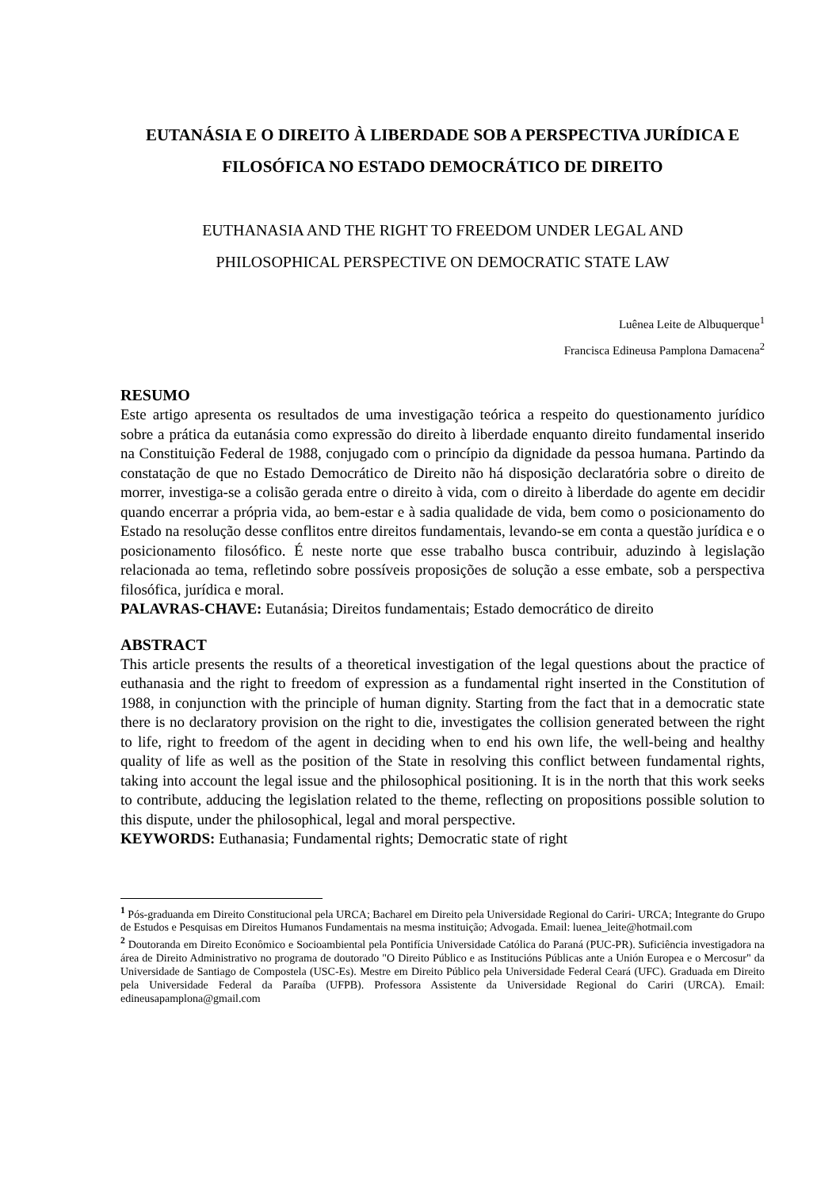EUTANÁSIA E O DIREITO À LIBERDADE SOB A PERSPECTIVA JURÍDICA E FILOSÓFICA NO ESTADO DEMOCRÁTICO DE DIREITO
EUTHANASIA AND THE RIGHT TO FREEDOM UNDER LEGAL AND
PHILOSOPHICAL PERSPECTIVE ON DEMOCRATIC STATE LAW
Luênea Leite de Albuquerque<sup>1</sup>
Francisca Edineusa Pamplona Damacena<sup>2</sup>
RESUMO
Este artigo apresenta os resultados de uma investigação teórica a respeito do questionamento jurídico sobre a prática da eutanásia como expressão do direito à liberdade enquanto direito fundamental inserido na Constituição Federal de 1988, conjugado com o princípio da dignidade da pessoa humana. Partindo da constatação de que no Estado Democrático de Direito não há disposição declaratória sobre o direito de morrer, investiga-se a colisão gerada entre o direito à vida, com o direito à liberdade do agente em decidir quando encerrar a própria vida, ao bem-estar e à sadia qualidade de vida, bem como o posicionamento do Estado na resolução desse conflitos entre direitos fundamentais, levando-se em conta a questão jurídica e o posicionamento filosófico. É neste norte que esse trabalho busca contribuir, aduzindo à legislação relacionada ao tema, refletindo sobre possíveis proposições de solução a esse embate, sob a perspectiva filosófica, jurídica e moral.
PALAVRAS-CHAVE: Eutanásia; Direitos fundamentais; Estado democrático de direito
ABSTRACT
This article presents the results of a theoretical investigation of the legal questions about the practice of euthanasia and the right to freedom of expression as a fundamental right inserted in the Constitution of 1988, in conjunction with the principle of human dignity. Starting from the fact that in a democratic state there is no declaratory provision on the right to die, investigates the collision generated between the right to life, right to freedom of the agent in deciding when to end his own life, the well-being and healthy quality of life as well as the position of the State in resolving this conflict between fundamental rights, taking into account the legal issue and the philosophical positioning. It is in the north that this work seeks to contribute, adducing the legislation related to the theme, reflecting on propositions possible solution to this dispute, under the philosophical, legal and moral perspective.
KEYWORDS: Euthanasia; Fundamental rights; Democratic state of right
<sup>1</sup> Pós-graduanda em Direito Constitucional pela URCA; Bacharel em Direito pela Universidade Regional do Cariri- URCA; Integrante do Grupo de Estudos e Pesquisas em Direitos Humanos Fundamentais na mesma instituição; Advogada. Email: luenea_leite@hotmail.com
<sup>2</sup> Doutoranda em Direito Econômico e Socioambiental pela Pontifícia Universidade Católica do Paraná (PUC-PR). Suficiência investigadora na área de Direito Administrativo no programa de doutorado "O Direito Público e as Institucións Públicas ante a Unión Europea e o Mercosur" da Universidade de Santiago de Compostela (USC-Es). Mestre em Direito Público pela Universidade Federal Ceará (UFC). Graduada em Direito pela Universidade Federal da Paraíba (UFPB). Professora Assistente da Universidade Regional do Cariri (URCA). Email: edineusapamplona@gmail.com